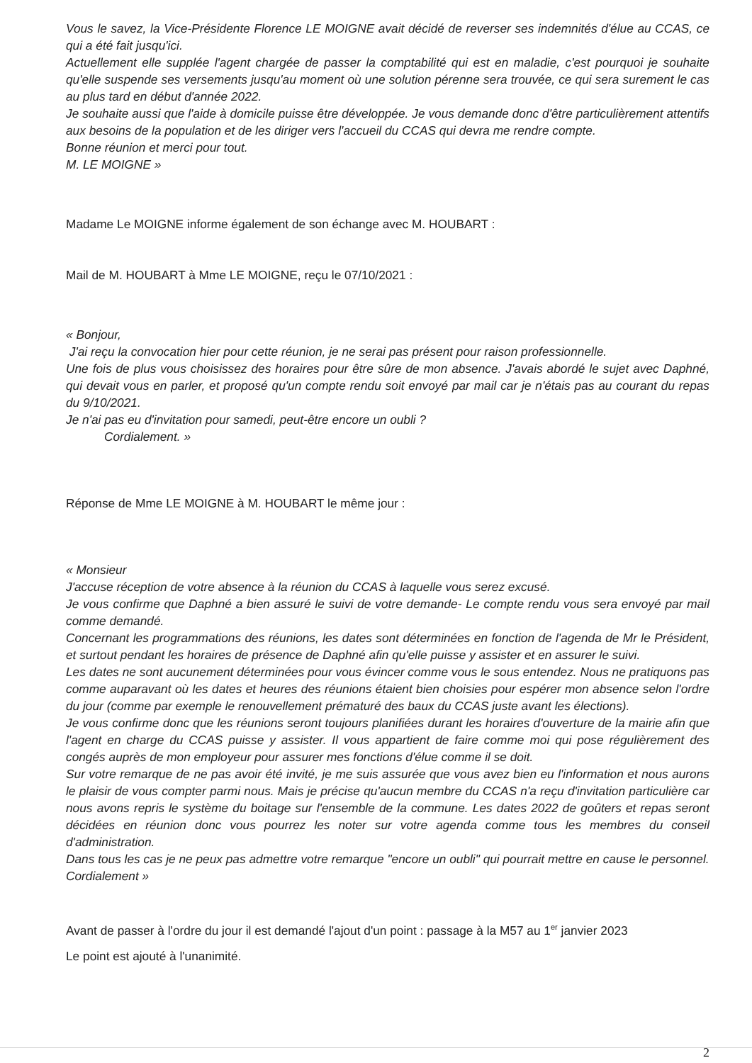Vous le savez, la Vice-Présidente Florence LE MOIGNE avait décidé de reverser ses indemnités d'élue au CCAS, ce qui a été fait jusqu'ici.
Actuellement elle supplée l'agent chargée de passer la comptabilité qui est en maladie, c'est pourquoi je souhaite qu'elle suspende ses versements jusqu'au moment où une solution pérenne sera trouvée, ce qui sera surement le cas au plus tard en début d'année 2022.
Je souhaite aussi que l'aide à domicile puisse être développée. Je vous demande donc d'être particulièrement attentifs aux besoins de la population et de les diriger vers l'accueil du CCAS qui devra me rendre compte.
Bonne réunion et merci pour tout.
M. LE MOIGNE »
Madame Le MOIGNE informe également de son échange avec M. HOUBART :
Mail de M. HOUBART à Mme LE MOIGNE, reçu le 07/10/2021 :
« Bonjour,
J'ai reçu la convocation hier pour cette réunion, je ne serai pas présent pour raison professionnelle.
Une fois de plus vous choisissez des horaires pour être sûre de mon absence. J'avais abordé le sujet avec Daphné, qui devait vous en parler, et proposé qu'un compte rendu soit envoyé par mail car je n'étais pas au courant du repas du 9/10/2021.
Je n'ai pas eu d'invitation pour samedi, peut-être encore un oubli ?
Cordialement. »
Réponse de Mme LE MOIGNE à M. HOUBART le même jour :
« Monsieur
J'accuse réception de votre absence à la réunion du CCAS à laquelle vous serez excusé.
Je vous confirme que Daphné a bien assuré le suivi de votre demande- Le compte rendu vous sera envoyé par mail comme demandé.
Concernant les programmations des réunions, les dates sont déterminées en fonction de l'agenda de Mr le Président, et surtout pendant les horaires de présence de Daphné afin qu'elle puisse y assister et en assurer le suivi.
Les dates ne sont aucunement déterminées pour vous évincer comme vous le sous entendez. Nous ne pratiquons pas comme auparavant où les dates et heures des réunions étaient bien choisies pour espérer mon absence selon l'ordre du jour (comme par exemple le renouvellement prématuré des baux du CCAS juste avant les élections).
Je vous confirme donc que les réunions seront toujours planifiées durant les horaires d'ouverture de la mairie afin que l'agent en charge du CCAS puisse y assister. Il vous appartient de faire comme moi qui pose régulièrement des congés auprès de mon employeur pour assurer mes fonctions d'élue comme il se doit.
Sur votre remarque de ne pas avoir été invité, je me suis assurée que vous avez bien eu l'information et nous aurons le plaisir de vous compter parmi nous. Mais je précise qu'aucun membre du CCAS n'a reçu d'invitation particulière car nous avons repris le système du boitage sur l'ensemble de la commune. Les dates 2022 de goûters et repas seront décidées en réunion donc vous pourrez les noter sur votre agenda comme tous les membres du conseil d'administration.
Dans tous les cas je ne peux pas admettre votre remarque "encore un oubli" qui pourrait mettre en cause le personnel.
Cordialement »
Avant de passer à l'ordre du jour il est demandé l'ajout d'un point : passage à la M57 au 1<sup>er</sup> janvier 2023
Le point est ajouté à l'unanimité.
2